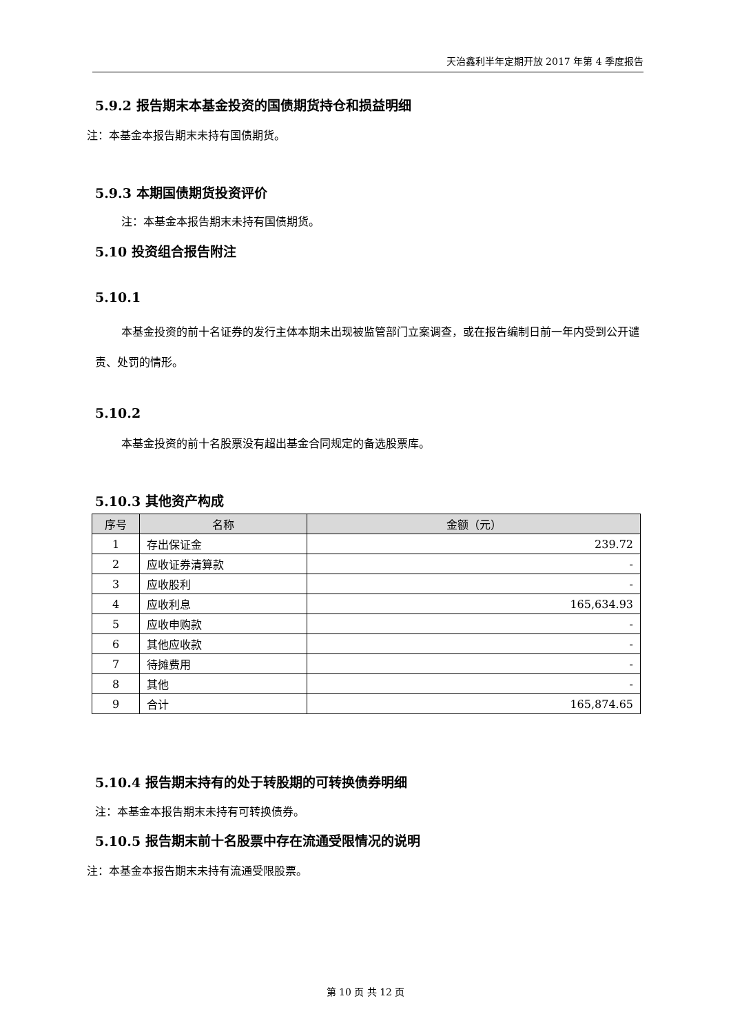天治鑫利半年定期开放 2017 年第 4 季度报告
5.9.2 报告期末本基金投资的国债期货持仓和损益明细
注：本基金本报告期末未持有国债期货。
5.9.3 本期国债期货投资评价
注：本基金本报告期末未持有国债期货。
5.10 投资组合报告附注
5.10.1
本基金投资的前十名证券的发行主体本期未出现被监管部门立案调查，或在报告编制日前一年内受到公开谴责、处罚的情形。
5.10.2
本基金投资的前十名股票没有超出基金合同规定的备选股票库。
5.10.3 其他资产构成
| 序号 | 名称 | 金额（元） |
| --- | --- | --- |
| 1 | 存出保证金 | 239.72 |
| 2 | 应收证券清算款 | - |
| 3 | 应收股利 | - |
| 4 | 应收利息 | 165,634.93 |
| 5 | 应收申购款 | - |
| 6 | 其他应收款 | - |
| 7 | 待摊费用 | - |
| 8 | 其他 | - |
| 9 | 合计 | 165,874.65 |
5.10.4 报告期末持有的处于转股期的可转换债券明细
注：本基金本报告期末未持有可转换债券。
5.10.5 报告期末前十名股票中存在流通受限情况的说明
注：本基金本报告期末未持有流通受限股票。
第 10 页 共 12 页